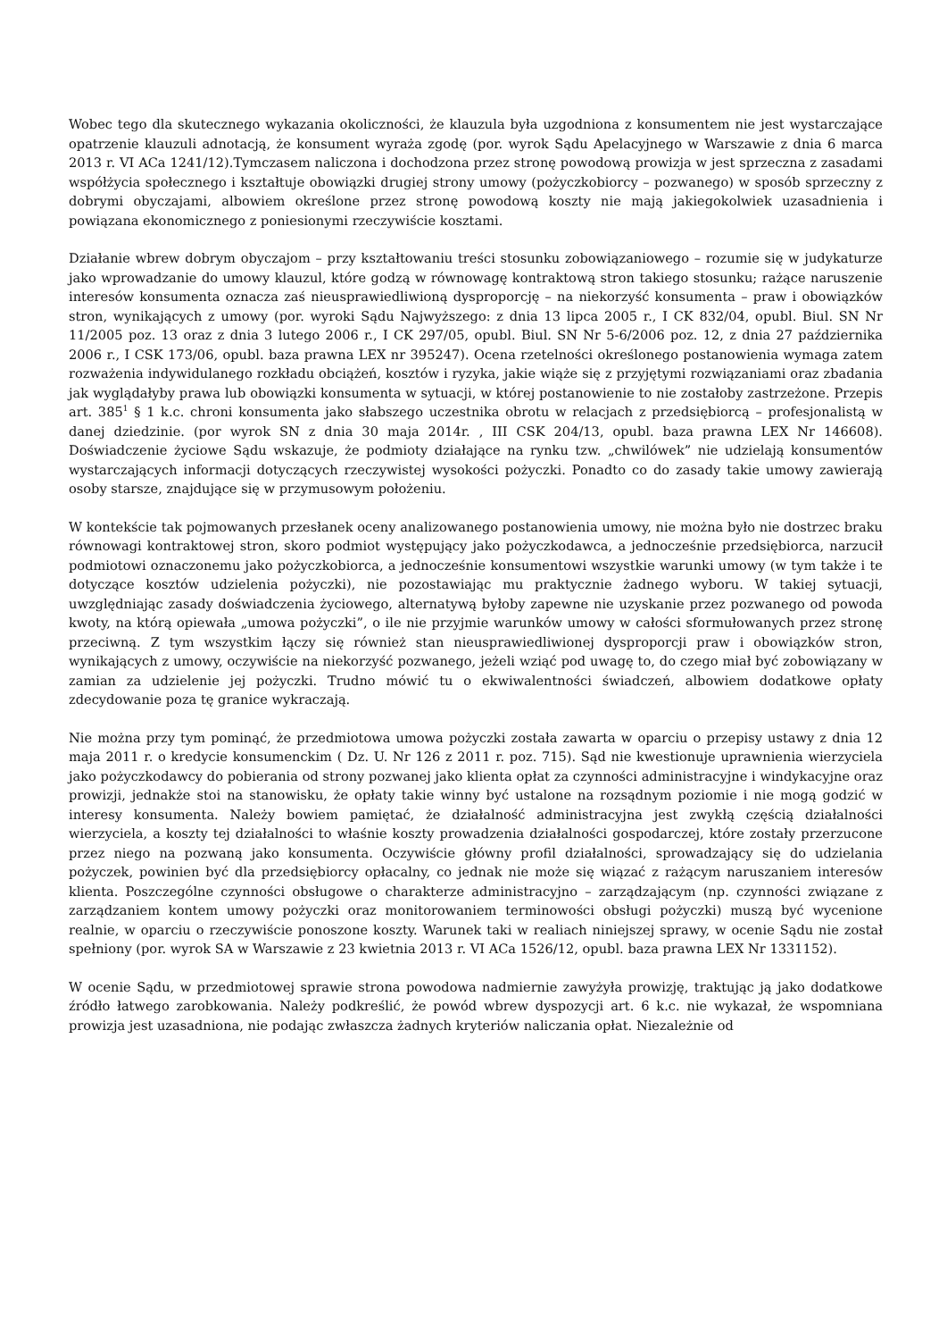Wobec tego dla skutecznego wykazania okoliczności, że klauzula była uzgodniona z konsumentem nie jest wystarczające opatrzenie klauzuli adnotacją, że konsument wyraża zgodę (por. wyrok Sądu Apelacyjnego w Warszawie z dnia 6 marca 2013 r. VI ACa 1241/12).Tymczasem naliczona i dochodzona przez stronę powodową prowizja w jest sprzeczna z zasadami współżycia społecznego i kształtuje obowiązki drugiej strony umowy (pożyczkobiorcy – pozwanego) w sposób sprzeczny z dobrymi obyczajami, albowiem określone przez stronę powodową koszty nie mają jakiegokolwiek uzasadnienia i powiązana ekonomicznego z poniesionymi rzeczywiście kosztami.
Działanie wbrew dobrym obyczajom – przy kształtowaniu treści stosunku zobowiązaniowego – rozumie się w judykaturze jako wprowadzanie do umowy klauzul, które godzą w równowagę kontraktową stron takiego stosunku; rażące naruszenie interesów konsumenta oznacza zaś nieusprawiedliwioną dysproporcję – na niekorzyść konsumenta – praw i obowiązków stron, wynikających z umowy (por. wyroki Sądu Najwyższego: z dnia 13 lipca 2005 r., I CK 832/04, opubl. Biul. SN Nr 11/2005 poz. 13 oraz z dnia 3 lutego 2006 r., I CK 297/05, opubl. Biul. SN Nr 5-6/2006 poz. 12, z dnia 27 października 2006 r., I CSK 173/06, opubl. baza prawna LEX nr 395247). Ocena rzetelności określonego postanowienia wymaga zatem rozważenia indywidulanego rozkładu obciążeń, kosztów i ryzyka, jakie wiąże się z przyjętymi rozwiązaniami oraz zbadania jak wyglądałyby prawa lub obowiązki konsumenta w sytuacji, w której postanowienie to nie zostałoby zastrzeżone. Przepis art. 385<sup>1</sup> § 1 k.c. chroni konsumenta jako słabszego uczestnika obrotu w relacjach z przedsiębiorcą – profesjonalistą w danej dziedzinie. (por wyrok SN z dnia 30 maja 2014r. , III CSK 204/13, opubl. baza prawna LEX Nr 146608). Doświadczenie życiowe Sądu wskazuje, że podmioty działające na rynku tzw. „chwilówek” nie udzielają konsumentów wystarczających informacji dotyczących rzeczywistej wysokości pożyczki. Ponadto co do zasady takie umowy zawierają osoby starsze, znajdujące się w przymusowym położeniu.
W kontekście tak pojmowanych przesłanek oceny analizowanego postanowienia umowy, nie można było nie dostrzec braku równowagi kontraktowej stron, skoro podmiot występujący jako pożyczkodawca, a jednocześnie przedsiębiorca, narzucił podmiotowi oznaczonemu jako pożyczkobiorca, a jednocześnie konsumentowi wszystkie warunki umowy (w tym także i te dotyczące kosztów udzielenia pożyczki), nie pozostawiając mu praktycznie żadnego wyboru. W takiej sytuacji, uwzględniając zasady doświadczenia życiowego, alternatywą byłoby zapewne nie uzyskanie przez pozwanego od powoda kwoty, na którą opiewała „umowa pożyczki”, o ile nie przyjmie warunków umowy w całości sformułowanych przez stronę przeciwną. Z tym wszystkim łączy się również stan nieusprawiedliwionej dysproporcji praw i obowiązków stron, wynikających z umowy, oczywiście na niekorzyść pozwanego, jeżeli wziąć pod uwagę to, do czego miał być zobowiązany w zamian za udzielenie jej pożyczki. Trudno mówić tu o ekwiwalentności świadczeń, albowiem dodatkowe opłaty zdecydowanie poza tę granice wykraczają.
Nie można przy tym pominąć, że przedmiotowa umowa pożyczki została zawarta w oparciu o przepisy ustawy z dnia 12 maja 2011 r. o kredycie konsumenckim ( Dz. U. Nr 126 z 2011 r. poz. 715). Sąd nie kwestionuje uprawnienia wierzyciela jako pożyczkodawcy do pobierania od strony pozwanej jako klienta opłat za czynności administracyjne i windykacyjne oraz prowizji, jednakże stoi na stanowisku, że opłaty takie winny być ustalone na rozsądnym poziomie i nie mogą godzić w interesy konsumenta. Należy bowiem pamiętać, że działalność administracyjna jest zwykłą częścią działalności wierzyciela, a koszty tej działalności to właśnie koszty prowadzenia działalności gospodarczej, które zostały przerzucone przez niego na pozwaną jako konsumenta. Oczywiście główny profil działalności, sprowadzający się do udzielania pożyczek, powinien być dla przedsiębiorcy opłacalny, co jednak nie może się wiązać z rażącym naruszaniem interesów klienta. Poszczególne czynności obsługowe o charakterze administracyjno – zarządzającym (np. czynności związane z zarządzaniem kontem umowy pożyczki oraz monitorowaniem terminowości obsługi pożyczki) muszą być wycenione realnie, w oparciu o rzeczywiście ponoszone koszty. Warunek taki w realiach niniejszej sprawy, w ocenie Sądu nie został spełniony (por. wyrok SA w Warszawie z 23 kwietnia 2013 r. VI ACa 1526/12, opubl. baza prawna LEX Nr 1331152).
W ocenie Sądu, w przedmiotowej sprawie strona powodowa nadmiernie zawyżyła prowizję, traktując ją jako dodatkowe źródło łatwego zarobkowania. Należy podkreślić, że powód wbrew dyspozycji art. 6 k.c. nie wykazał, że wspomniana prowizja jest uzasadniona, nie podając zwłaszcza żadnych kryteriów naliczania opłat. Niezależnie od